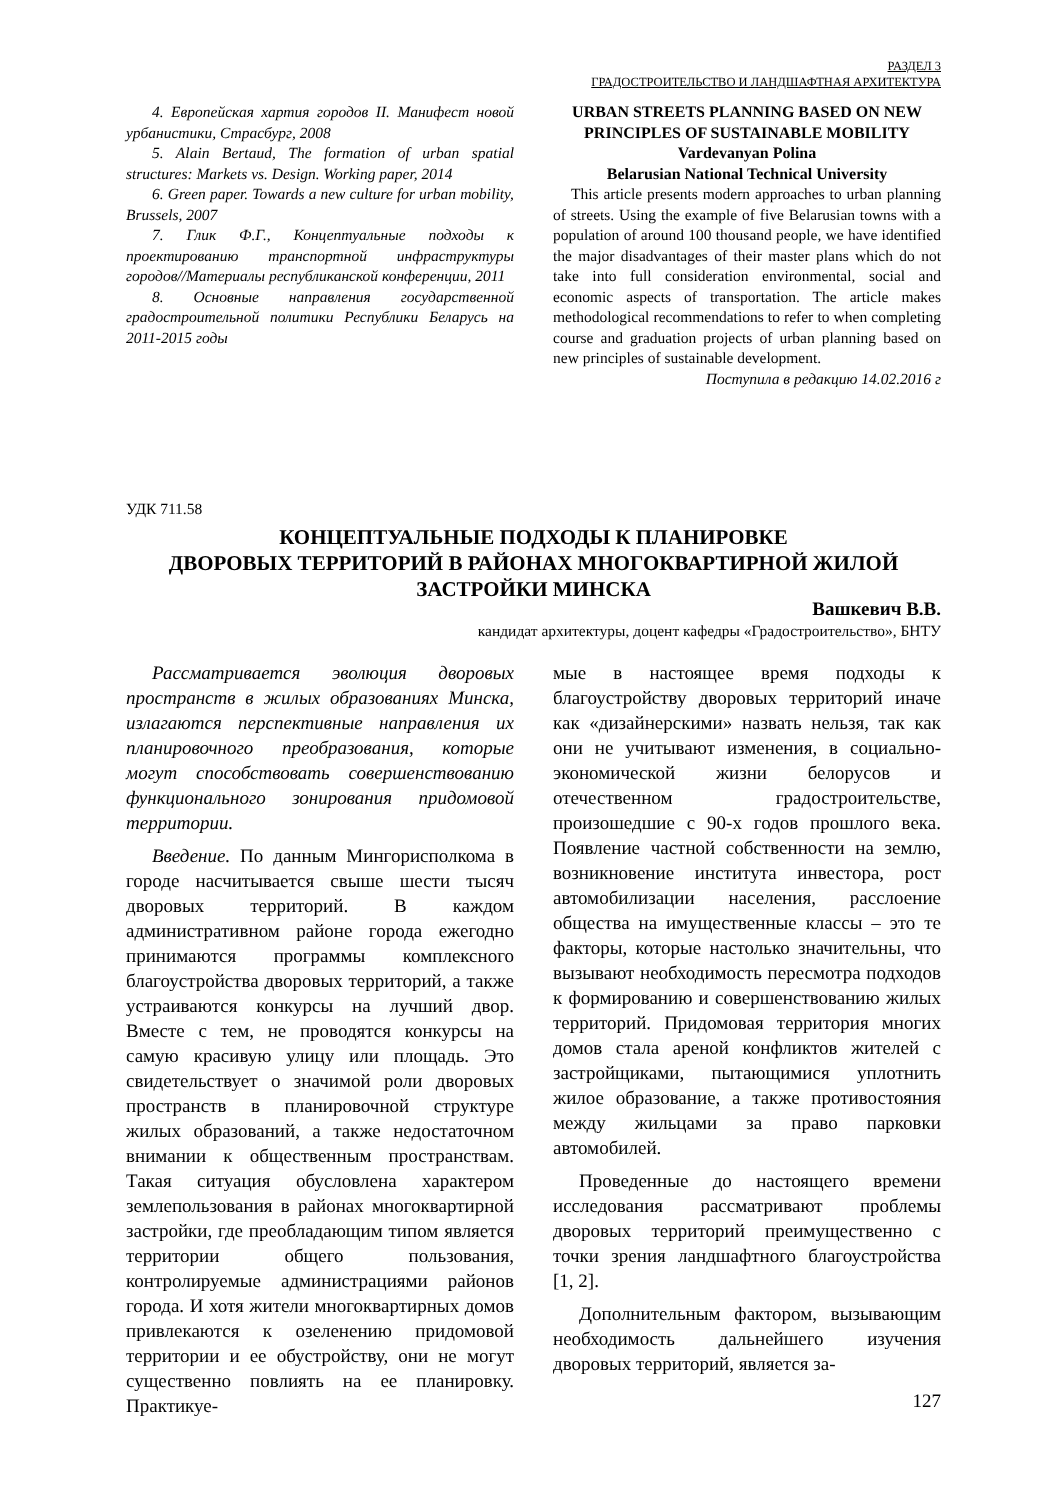РАЗДЕЛ 3
ГРАДОСТРОИТЕЛЬСТВО И ЛАНДШАФТНАЯ АРХИТЕКТУРА
4. Европейская хартия городов II. Манифест новой урбанистики, Страсбург, 2008
5. Alain Bertaud, The formation of urban spatial structures: Markets vs. Design. Working paper, 2014
6. Green paper. Towards a new culture for urban mobility, Brussels, 2007
7. Глик Ф.Г., Концептуальные подходы к проектированию транспортной инфраструктуры городов//Материалы республиканской конференции, 2011
8. Основные направления государственной градостроительной политики Республики Беларусь на 2011-2015 годы
URBAN STREETS PLANNING BASED ON NEW PRINCIPLES OF SUSTAINABLE MOBILITY
Vardevanyan Polina
Belarusian National Technical University
This article presents modern approaches to urban planning of streets. Using the example of five Belarusian towns with a population of around 100 thousand people, we have identified the major disadvantages of their master plans which do not take into full consideration environmental, social and economic aspects of transportation. The article makes methodological recommendations to refer to when completing course and graduation projects of urban planning based on new principles of sustainable development.
Поступила в редакцию 14.02.2016 г
УДК 711.58
КОНЦЕПТУАЛЬНЫЕ ПОДХОДЫ К ПЛАНИРОВКЕ
ДВОРОВЫХ ТЕРРИТОРИЙ В РАЙОНАХ МНОГОКВАРТИРНОЙ ЖИЛОЙ
ЗАСТРОЙКИ МИНСКА
Вашкевич В.В.
кандидат архитектуры, доцент кафедры «Градостроительство», БНТУ
Рассматривается эволюция дворовых пространств в жилых образованиях Минска, излагаются перспективные направления их планировочного преобразования, которые могут способствовать совершенствованию функционального зонирования придомовой территории.
Введение. По данным Мингорисполкома в городе насчитывается свыше шести тысяч дворовых территорий. В каждом административном районе города ежегодно принимаются программы комплексного благоустройства дворовых территорий, а также устраиваются конкурсы на лучший двор. Вместе с тем, не проводятся конкурсы на самую красивую улицу или площадь. Это свидетельствует о значимой роли дворовых пространств в планировочной структуре жилых образований, а также недостаточном внимании к общественным пространствам. Такая ситуация обусловлена характером землепользования в районах многоквартирной застройки, где преобладающим типом является территории общего пользования, контролируемые администрациями районов города. И хотя жители многоквартирных домов привлекаются к озеленению придомовой территории и ее обустройству, они не могут существенно повлиять на ее планировку. Практикуе-
мые в настоящее время подходы к благоустройству дворовых территорий иначе как «дизайнерскими» назвать нельзя, так как они не учитывают изменения, в социально-экономической жизни белорусов и отечественном градостроительстве, произошедшие с 90-х годов прошлого века. Появление частной собственности на землю, возникновение института инвестора, рост автомобилизации населения, расслоение общества на имущественные классы – это те факторы, которые настолько значительны, что вызывают необходимость пересмотра подходов к формированию и совершенствованию жилых территорий. Придомовая территория многих домов стала ареной конфликтов жителей с застройщиками, пытающимися уплотнить жилое образование, а также противостояния между жильцами за право парковки автомобилей.
Проведенные до настоящего времени исследования рассматривают проблемы дворовых территорий преимущественно с точки зрения ландшафтного благоустройства [1, 2].
Дополнительным фактором, вызывающим необходимость дальнейшего изучения дворовых территорий, является за-
127